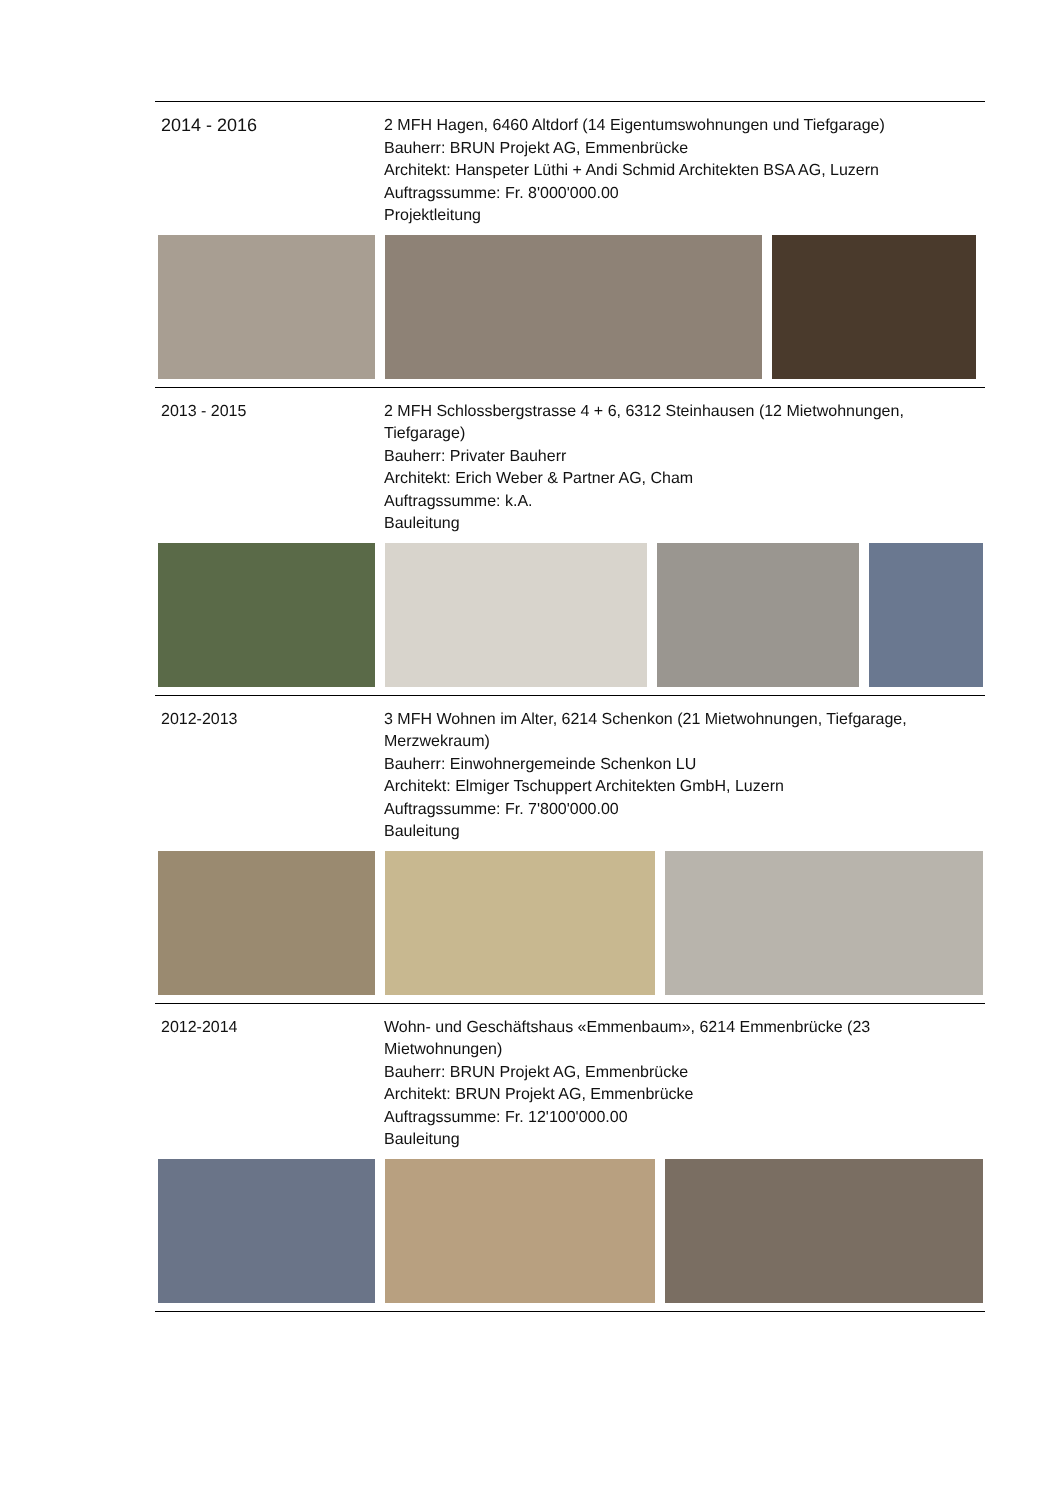2014 - 2016 2 MFH Hagen, 6460 Altdorf (14 Eigentumswohnungen und Tiefgarage)
Bauherr: BRUN Projekt AG, Emmenbrücke
Architekt: Hanspeter Lüthi + Andi Schmid Architekten BSA AG, Luzern
Auftragssumme: Fr. 8'000'000.00
Projektleitung
2013 - 2015 2 MFH Schlossbergstrasse 4 + 6, 6312 Steinhausen (12 Mietwohnungen, Tiefgarage)
Bauherr: Privater Bauherr
Architekt: Erich Weber & Partner AG, Cham
Auftragssumme: k.A.
Bauleitung
2012-2013 3 MFH Wohnen im Alter, 6214 Schenkon (21 Mietwohnungen, Tiefgarage, Merzwekraum)
Bauherr: Einwohnergemeinde Schenkon LU
Architekt: Elmiger Tschuppert Architekten GmbH, Luzern
Auftragssumme: Fr. 7'800'000.00
Bauleitung
2012-2014 Wohn- und Geschäftshaus «Emmenbaum», 6214 Emmenbrücke (23 Mietwohnungen)
Bauherr: BRUN Projekt AG, Emmenbrücke
Architekt: BRUN Projekt AG, Emmenbrücke
Auftragssumme: Fr. 12'100'000.00
Bauleitung